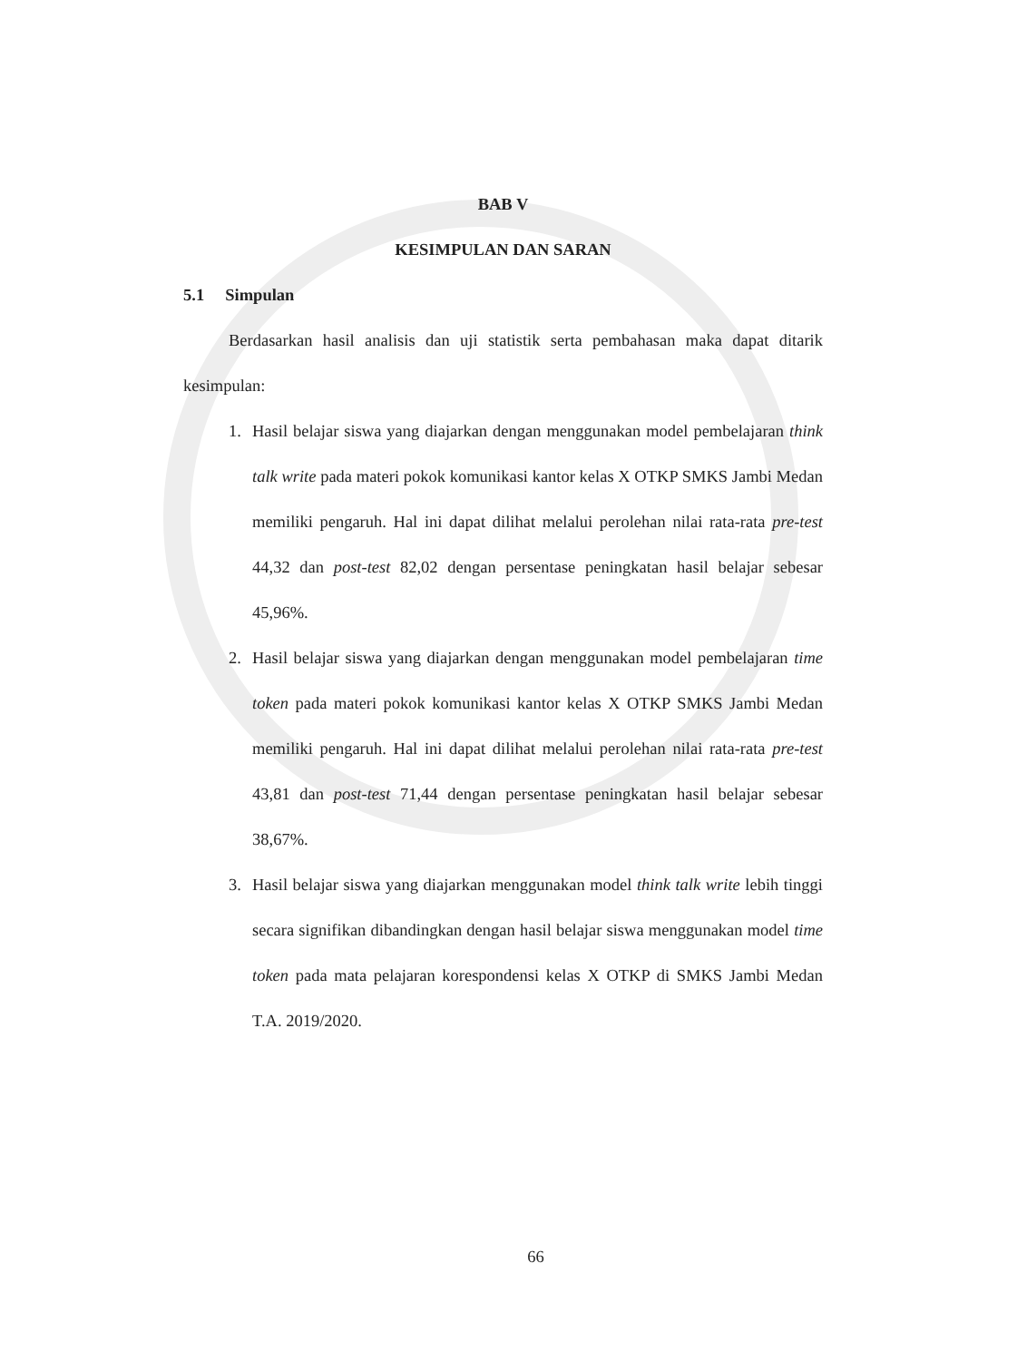BAB V
KESIMPULAN DAN SARAN
5.1 Simpulan
Berdasarkan hasil analisis dan uji statistik serta pembahasan maka dapat ditarik kesimpulan:
1. Hasil belajar siswa yang diajarkan dengan menggunakan model pembelajaran think talk write pada materi pokok komunikasi kantor kelas X OTKP SMKS Jambi Medan memiliki pengaruh. Hal ini dapat dilihat melalui perolehan nilai rata-rata pre-test 44,32 dan post-test 82,02 dengan persentase peningkatan hasil belajar sebesar 45,96%.
2. Hasil belajar siswa yang diajarkan dengan menggunakan model pembelajaran time token pada materi pokok komunikasi kantor kelas X OTKP SMKS Jambi Medan memiliki pengaruh. Hal ini dapat dilihat melalui perolehan nilai rata-rata pre-test 43,81 dan post-test 71,44 dengan persentase peningkatan hasil belajar sebesar 38,67%.
3. Hasil belajar siswa yang diajarkan menggunakan model think talk write lebih tinggi secara signifikan dibandingkan dengan hasil belajar siswa menggunakan model time token pada mata pelajaran korespondensi kelas X OTKP di SMKS Jambi Medan T.A. 2019/2020.
66